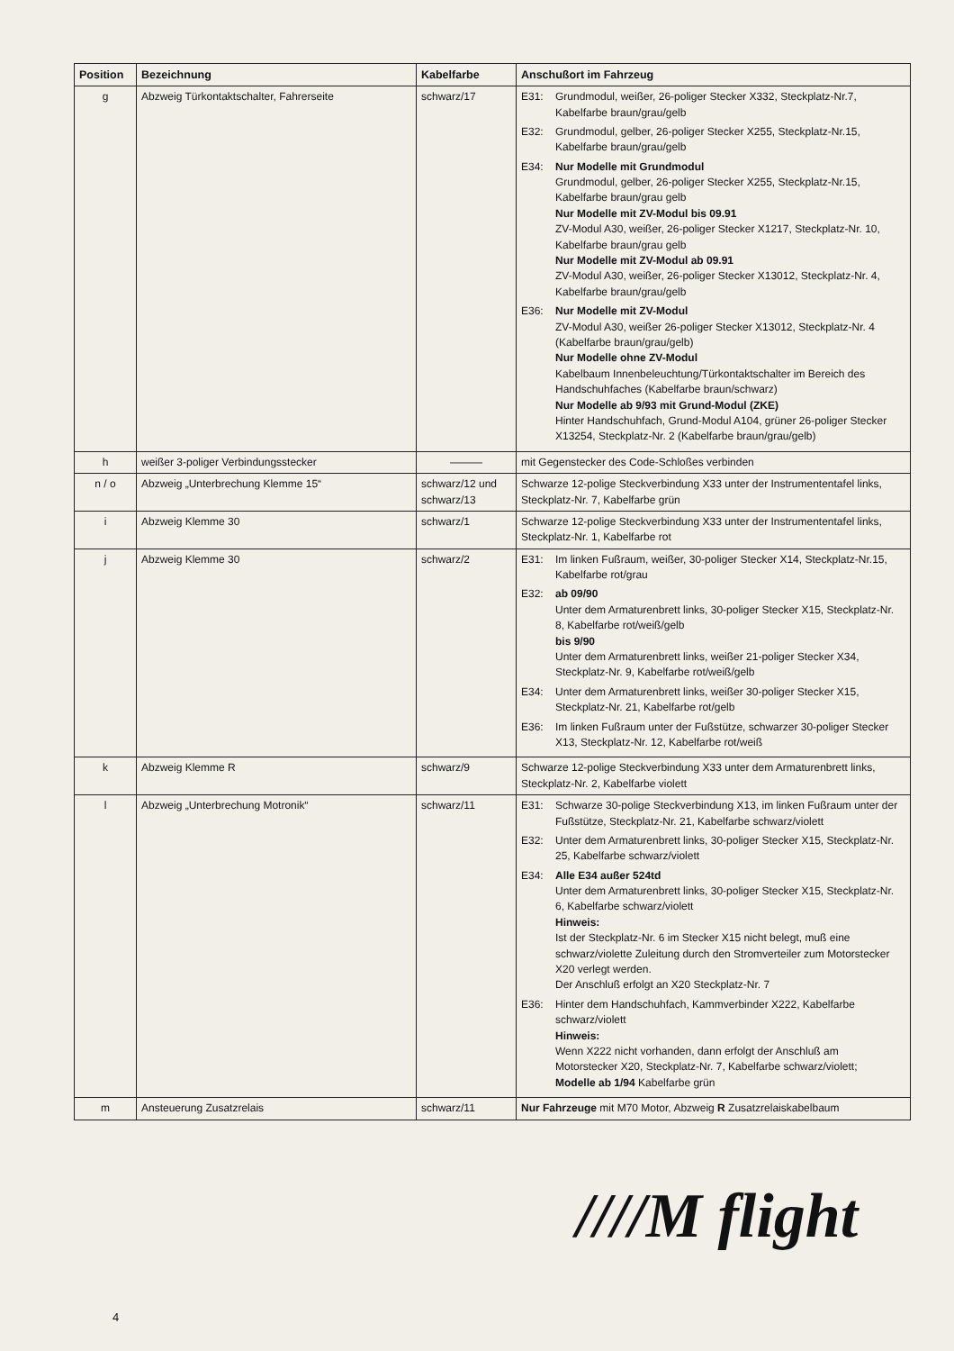| Position | Bezeichnung | Kabelfarbe | Anschußort im Fahrzeug |
| --- | --- | --- | --- |
| g | Abzweig Türkontaktschalter, Fahrerseite | schwarz/17 | E31: Grundmodul, weißer, 26-poliger Stecker X332, Steckplatz-Nr.7, Kabelfarbe braun/grau/gelb E32: Grundmodul, gelber, 26-poliger Stecker X255, Steckplatz-Nr.15, Kabelfarbe braun/grau/gelb E34: Nur Modelle mit Grundmodul Grundmodul, gelber, 26-poliger Stecker X255, Steckplatz-Nr.15, Kabelfarbe braun/grau gelb Nur Modelle mit ZV-Modul bis 09.91 ZV-Modul A30, weißer, 26-poliger Stecker X1217, Steckplatz-Nr. 10, Kabelfarbe braun/grau gelb Nur Modelle mit ZV-Modul ab 09.91 ZV-Modul A30, weißer, 26-poliger Stecker X13012, Steckplatz-Nr. 4, Kabelfarbe braun/grau/gelb E36: Nur Modelle mit ZV-Modul ZV-Modul A30, weißer 26-poliger Stecker X13012, Steckplatz-Nr. 4 (Kabelfarbe braun/grau/gelb) Nur Modelle ohne ZV-Modul Kabelbaum Innenbeleuchtung/Türkontaktschalter im Bereich des Handschuhfaches (Kabelfarbe braun/schwarz) Nur Modelle ab 9/93 mit Grund-Modul (ZKE) Hinter Handschuhfach, Grund-Modul A104, grüner 26-poliger Stecker X13254, Steckplatz-Nr. 2 (Kabelfarbe braun/grau/gelb) |
| h | weißer 3-poliger Verbindungsstecker | ——— | mit Gegenstecker des Code-Schloßes verbinden |
| n / o | Abzweig „Unterbrechung Klemme 15“ | schwarz/12 und schwarz/13 | Schwarze 12-polige Steckverbindung X33 unter der Instrumententafel links, Steckplatz-Nr. 7, Kabelfarbe grün |
| i | Abzweig Klemme 30 | schwarz/1 | Schwarze 12-polige Steckverbindung X33 unter der Instrumententafel links, Steckplatz-Nr. 1, Kabelfarbe rot |
| j | Abzweig Klemme 30 | schwarz/2 | E31: Im linken Fußraum, weißer, 30-poliger Stecker X14, Steckplatz-Nr.15, Kabelfarbe rot/grau E32: ab 09/90 Unter dem Armaturenbrett links, 30-poliger Stecker X15, Steckplatz-Nr. 8, Kabelfarbe rot/weiß/gelb bis 9/90 Unter dem Armaturenbrett links, weißer 21-poliger Stecker X34, Steckplatz-Nr. 9, Kabelfarbe rot/weiß/gelb E34: Unter dem Armaturenbrett links, weißer 30-poliger Stecker X15, Steckplatz-Nr. 21, Kabelfarbe rot/gelb E36: Im linken Fußraum unter der Fußstütze, schwarzer 30-poliger Stecker X13, Steckplatz-Nr. 12, Kabelfarbe rot/weiß |
| k | Abzweig Klemme R | schwarz/9 | Schwarze 12-polige Steckverbindung X33 unter dem Armaturenbrett links, Steckplatz-Nr. 2, Kabelfarbe violett |
| l | Abzweig „Unterbrechung Motronik“ | schwarz/11 | E31: Schwarze 30-polige Steckverbindung X13, im linken Fußraum unter der Fußstütze, Steckplatz-Nr. 21, Kabelfarbe schwarz/violett E32: Unter dem Armaturenbrett links, 30-poliger Stecker X15, Steckplatz-Nr. 25, Kabelfarbe schwarz/violett E34: Alle E34 außer 524td Unter dem Armaturenbrett links, 30-poliger Stecker X15, Steckplatz-Nr. 6, Kabelfarbe schwarz/violett Hinweis: Ist der Steckplatz-Nr. 6 im Stecker X15 nicht belegt, muß eine schwarz/violette Zuleitung durch den Stromverteiler zum Motorstecker X20 verlegt werden. Der Anschluß erfolgt an X20 Steckplatz-Nr. 7 E36: Hinter dem Handschuhfach, Kammverbinder X222, Kabelfarbe schwarz/violett Hinweis: Wenn X222 nicht vorhanden, dann erfolgt der Anschluß am Motorstecker X20, Steckplatz-Nr. 7, Kabelfarbe schwarz/violett; Modelle ab 1/94 Kabelfarbe grün |
| m | Ansteuerung Zusatzrelais | schwarz/11 | Nur Fahrzeuge mit M70 Motor, Abzweig R Zusatzrelaiskabelbaum |
////M flight
4